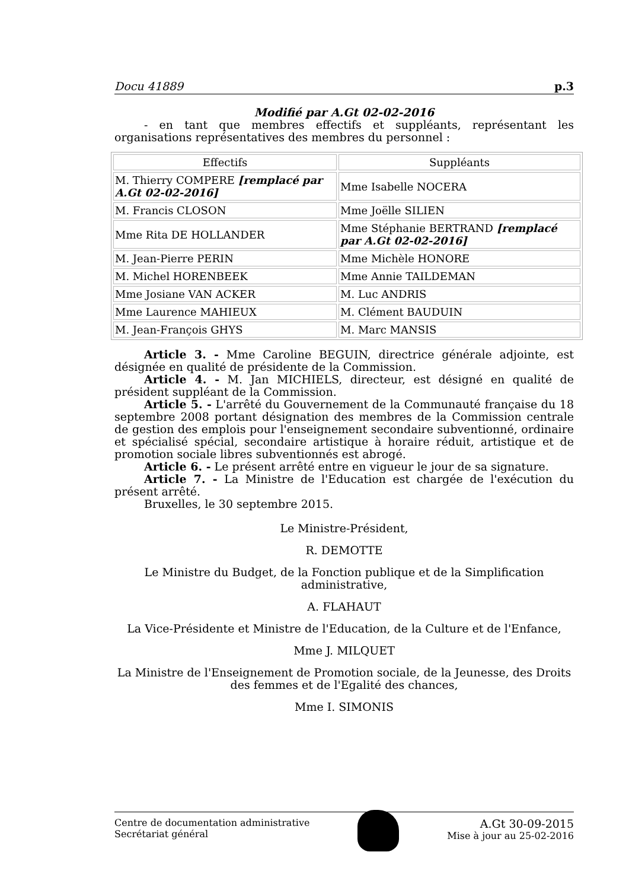Docu 41889 p.3
Modifié par A.Gt 02-02-2016
- en tant que membres effectifs et suppléants, représentant les organisations représentatives des membres du personnel :
| Effectifs | Suppléants |
| --- | --- |
| M. Thierry COMPERE [remplacé par A.Gt 02-02-2016] | Mme Isabelle NOCERA |
| M. Francis CLOSON | Mme Joëlle SILIEN |
| Mme Rita DE HOLLANDER | Mme Stéphanie BERTRAND [remplacé par A.Gt 02-02-2016] |
| M. Jean-Pierre PERIN | Mme Michèle HONORE |
| M. Michel HORENBEEK | Mme Annie TAILDEMAN |
| Mme Josiane VAN ACKER | M. Luc ANDRIS |
| Mme Laurence MAHIEUX | M. Clément BAUDUIN |
| M. Jean-François GHYS | M. Marc MANSIS |
Article 3. - Mme Caroline BEGUIN, directrice générale adjointe, est désignée en qualité de présidente de la Commission.
Article 4. - M. Jan MICHIELS, directeur, est désigné en qualité de président suppléant de la Commission.
Article 5. - L'arrêté du Gouvernement de la Communauté française du 18 septembre 2008 portant désignation des membres de la Commission centrale de gestion des emplois pour l'enseignement secondaire subventionné, ordinaire et spécialisé spécial, secondaire artistique à horaire réduit, artistique et de promotion sociale libres subventionnés est abrogé.
Article 6. - Le présent arrêté entre en vigueur le jour de sa signature.
Article 7. - La Ministre de l'Education est chargée de l'exécution du présent arrêté.
Bruxelles, le 30 septembre 2015.
Le Ministre-Président,
R. DEMOTTE
Le Ministre du Budget, de la Fonction publique et de la Simplification administrative,
A. FLAHAUT
La Vice-Présidente et Ministre de l'Education, de la Culture et de l'Enfance,
Mme J. MILQUET
La Ministre de l'Enseignement de Promotion sociale, de la Jeunesse, des Droits des femmes et de l'Egalité des chances,
Mme I. SIMONIS
Centre de documentation administrative
Secrétariat général
A.Gt 30-09-2015
Mise à jour au 25-02-2016